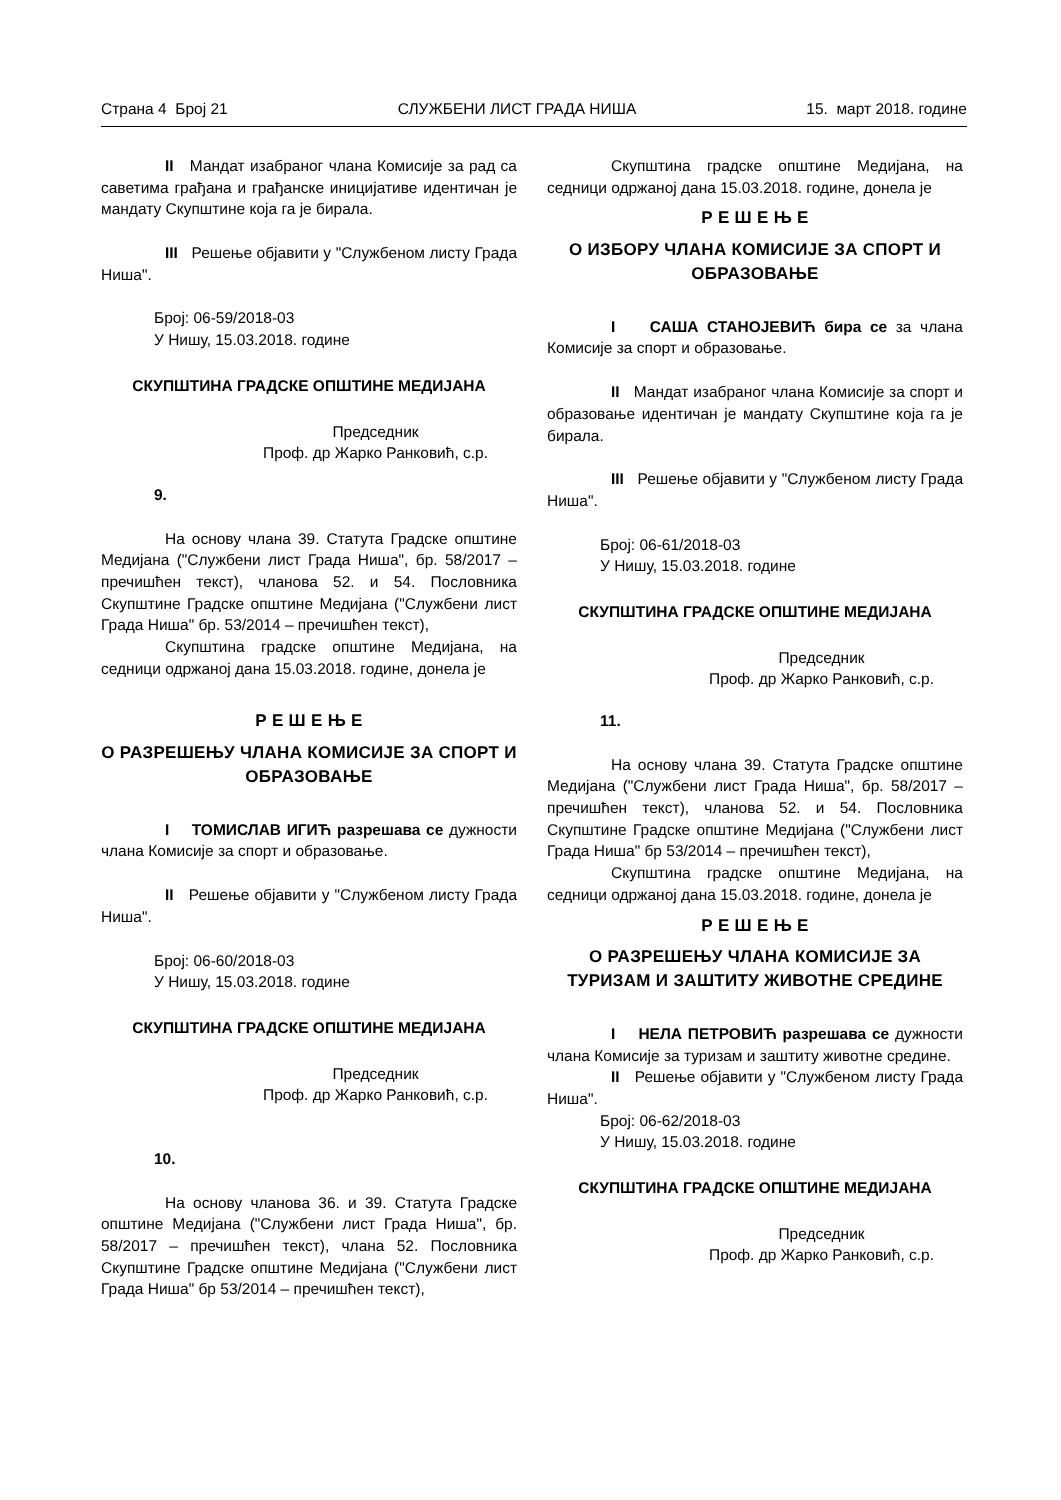Страна 4 Број 21 СЛУЖБЕНИ ЛИСТ ГРАДА НИША 15. март 2018. године
II Мандат изабраног члана Комисије за рад са саветима грађана и грађанске иницијативе идентичан је мандату Скупштине која га је бирала.
III Решење објавити у "Службеном листу Града Ниша".
Број: 06-59/2018-03
У Нишу, 15.03.2018. године
СКУПШТИНА ГРАДСКЕ ОПШТИНЕ МЕДИЈАНА
Председник
Проф. др Жарко Ранковић, с.р.
9.
На основу члана 39. Статута Градске општине Медијана ("Службени лист Града Ниша", бр. 58/2017 – пречишћен текст), чланова 52. и 54. Пословника Скупштине Градске општине Медијана ("Службени лист Града Ниша" бр. 53/2014 – пречишћен текст),
Скупштина градске општине Медијана, на седници одржаној дана 15.03.2018. године, донела је
Р Е Ш Е Њ Е
О РАЗРЕШЕЊУ ЧЛАНА КОМИСИЈЕ ЗА СПОРТ И ОБРАЗОВАЊЕ
I ТОМИСЛАВ ИГИЋ разрешава се дужности члана Комисије за спорт и образовање.
II Решење објавити у "Службеном листу Града Ниша".
Број: 06-60/2018-03
У Нишу, 15.03.2018. године
СКУПШТИНА ГРАДСКЕ ОПШТИНЕ МЕДИЈАНА
Председник
Проф. др Жарко Ранковић, с.р.
10.
На основу чланова 36. и 39. Статута Градске општине Медијана ("Службени лист Града Ниша", бр. 58/2017 – пречишћен текст), члана 52. Пословника Скупштине Градске општине Медијана ("Службени лист Града Ниша" бр 53/2014 – пречишћен текст),
Скупштина градске општине Медијана, на седници одржаној дана 15.03.2018. године, донела је
Р Е Ш Е Њ Е
О ИЗБОРУ ЧЛАНА КОМИСИЈЕ ЗА СПОРТ И ОБРАЗОВАЊЕ
I САША СТАНОЈЕВИЋ бира се за члана Комисије за спорт и образовање.
II Мандат изабраног члана Комисије за спорт и образовање идентичан је мандату Скупштине која га је бирала.
III Решење објавити у "Службеном листу Града Ниша".
Број: 06-61/2018-03
У Нишу, 15.03.2018. године
СКУПШТИНА ГРАДСКЕ ОПШТИНЕ МЕДИЈАНА
Председник
Проф. др Жарко Ранковић, с.р.
11.
На основу члана 39. Статута Градске општине Медијана ("Службени лист Града Ниша", бр. 58/2017 – пречишћен текст), чланова 52. и 54. Пословника Скупштине Градске општине Медијана ("Службени лист Града Ниша" бр 53/2014 – пречишћен текст),
Скупштина градске општине Медијана, на седници одржаној дана 15.03.2018. године, донела је
Р Е Ш Е Њ Е
О РАЗРЕШЕЊУ ЧЛАНА КОМИСИЈЕ ЗА ТУРИЗАМ И ЗАШТИТУ ЖИВОТНЕ СРЕДИНЕ
I НЕЛА ПЕТРОВИЋ разрешава се дужности члана Комисије за туризам и заштиту животне средине.
II Решење објавити у "Службеном листу Града Ниша".
Број: 06-62/2018-03
У Нишу, 15.03.2018. године
СКУПШТИНА ГРАДСКЕ ОПШТИНЕ МЕДИЈАНА
Председник
Проф. др Жарко Ранковић, с.р.